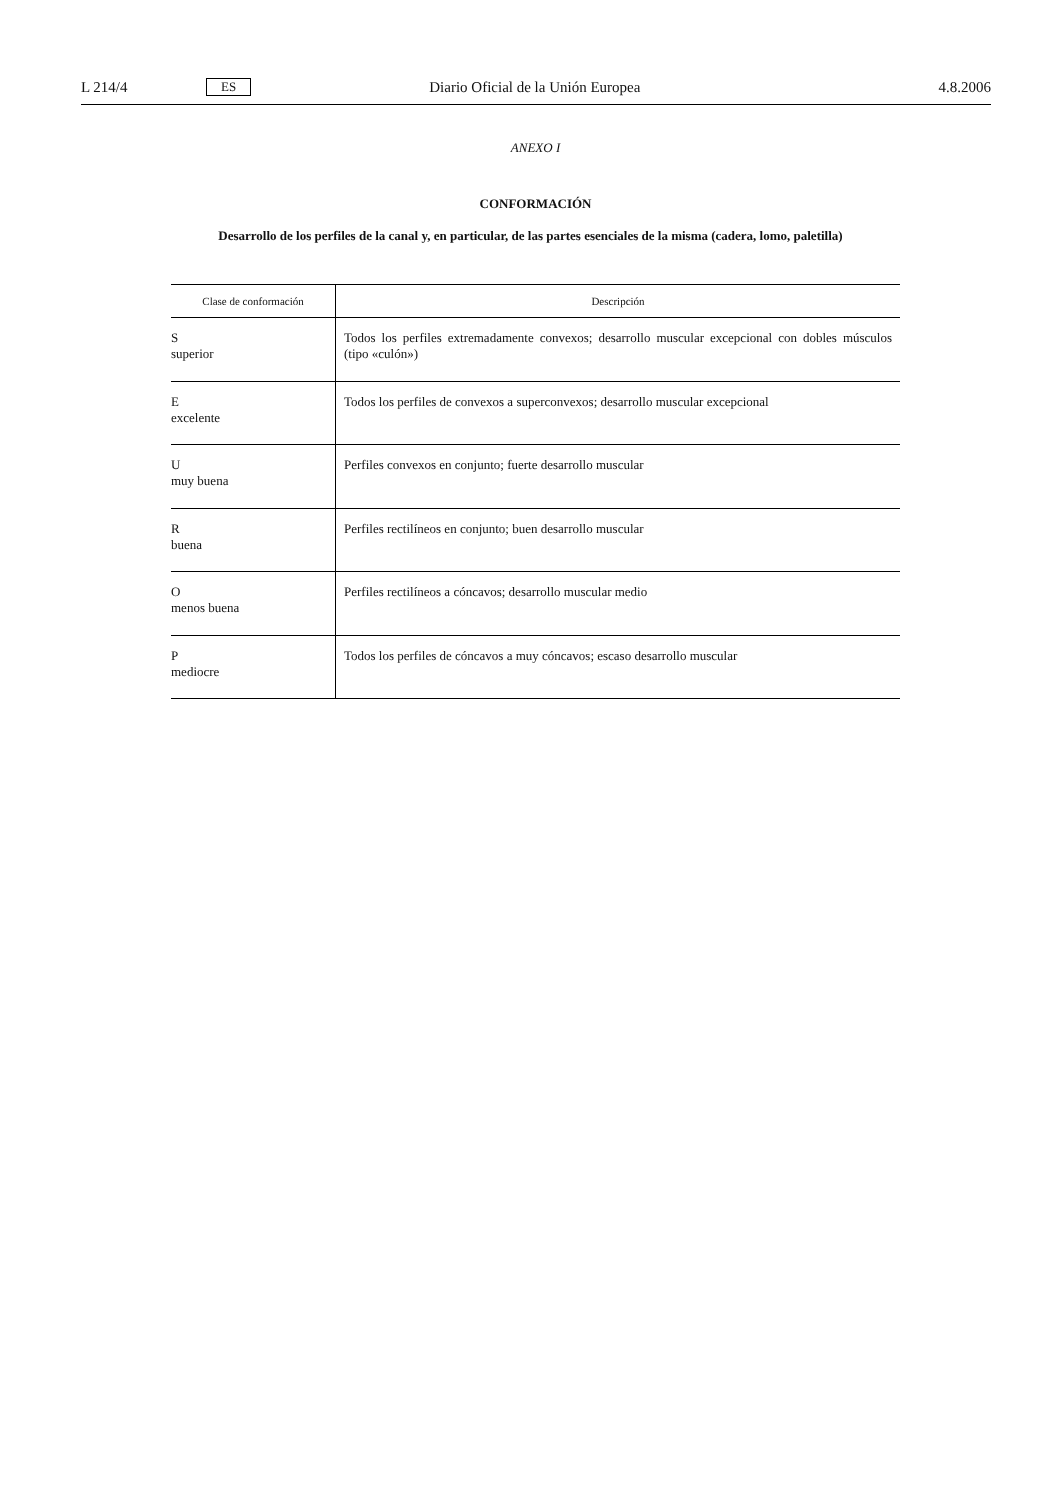L 214/4 ES Diario Oficial de la Unión Europea 4.8.2006
ANEXO I
CONFORMACIÓN
Desarrollo de los perfiles de la canal y, en particular, de las partes esenciales de la misma (cadera, lomo, paletilla)
| Clase de conformación | Descripción |
| --- | --- |
| S superior | Todos los perfiles extremadamente convexos; desarrollo muscular excepcional con dobles músculos (tipo «culón») |
| E excelente | Todos los perfiles de convexos a superconvexos; desarrollo muscular excepcional |
| U muy buena | Perfiles convexos en conjunto; fuerte desarrollo muscular |
| R buena | Perfiles rectilíneos en conjunto; buen desarrollo muscular |
| O menos buena | Perfiles rectilíneos a cóncavos; desarrollo muscular medio |
| P mediocre | Todos los perfiles de cóncavos a muy cóncavos; escaso desarrollo muscular |